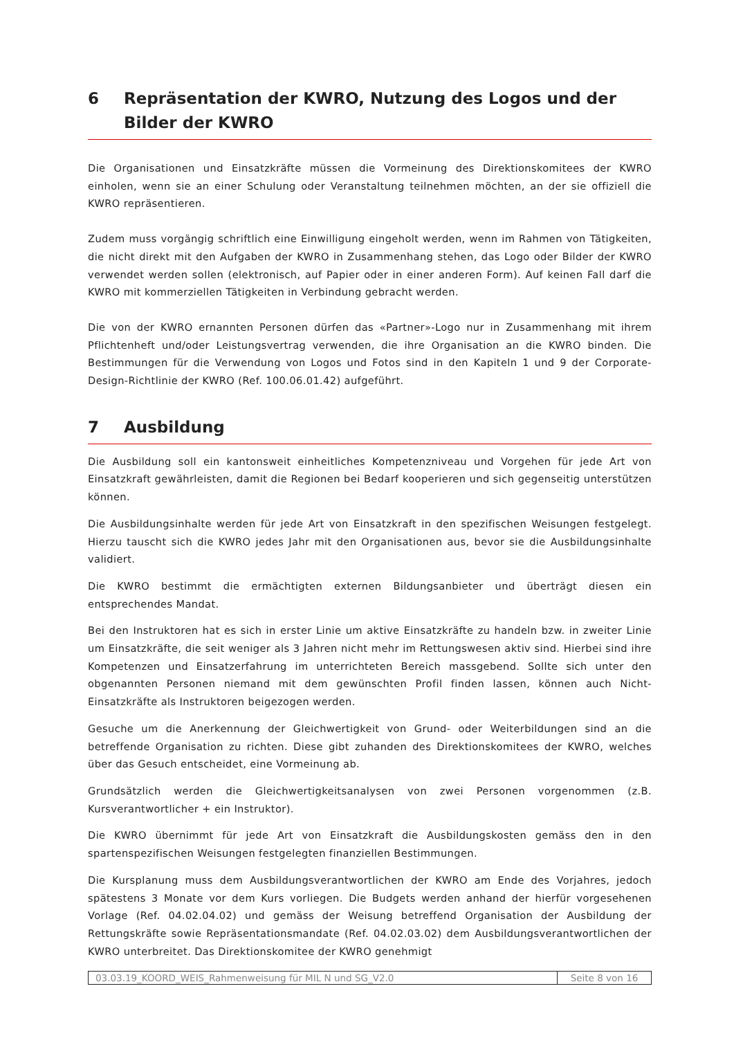6 Repräsentation der KWRO, Nutzung des Logos und der Bilder der KWRO
Die Organisationen und Einsatzkräfte müssen die Vormeinung des Direktionskomitees der KWRO einholen, wenn sie an einer Schulung oder Veranstaltung teilnehmen möchten, an der sie offiziell die KWRO repräsentieren.
Zudem muss vorgängig schriftlich eine Einwilligung eingeholt werden, wenn im Rahmen von Tätigkeiten, die nicht direkt mit den Aufgaben der KWRO in Zusammenhang stehen, das Logo oder Bilder der KWRO verwendet werden sollen (elektronisch, auf Papier oder in einer anderen Form). Auf keinen Fall darf die KWRO mit kommerziellen Tätigkeiten in Verbindung gebracht werden.
Die von der KWRO ernannten Personen dürfen das «Partner»-Logo nur in Zusammenhang mit ihrem Pflichtenheft und/oder Leistungsvertrag verwenden, die ihre Organisation an die KWRO binden. Die Bestimmungen für die Verwendung von Logos und Fotos sind in den Kapiteln 1 und 9 der Corporate-Design-Richtlinie der KWRO (Ref. 100.06.01.42) aufgeführt.
7 Ausbildung
Die Ausbildung soll ein kantonsweit einheitliches Kompetenzniveau und Vorgehen für jede Art von Einsatzkraft gewährleisten, damit die Regionen bei Bedarf kooperieren und sich gegenseitig unterstützen können.
Die Ausbildungsinhalte werden für jede Art von Einsatzkraft in den spezifischen Weisungen festgelegt. Hierzu tauscht sich die KWRO jedes Jahr mit den Organisationen aus, bevor sie die Ausbildungsinhalte validiert.
Die KWRO bestimmt die ermächtigten externen Bildungsanbieter und überträgt diesen ein entsprechendes Mandat.
Bei den Instruktoren hat es sich in erster Linie um aktive Einsatzkräfte zu handeln bzw. in zweiter Linie um Einsatzkräfte, die seit weniger als 3 Jahren nicht mehr im Rettungswesen aktiv sind. Hierbei sind ihre Kompetenzen und Einsatzerfahrung im unterrichteten Bereich massgebend. Sollte sich unter den obgenannten Personen niemand mit dem gewünschten Profil finden lassen, können auch Nicht-Einsatzkräfte als Instruktoren beigezogen werden.
Gesuche um die Anerkennung der Gleichwertigkeit von Grund- oder Weiterbildungen sind an die betreffende Organisation zu richten. Diese gibt zuhanden des Direktionskomitees der KWRO, welches über das Gesuch entscheidet, eine Vormeinung ab.
Grundsätzlich werden die Gleichwertigkeitsanalysen von zwei Personen vorgenommen (z.B. Kursverantwortlicher + ein Instruktor).
Die KWRO übernimmt für jede Art von Einsatzkraft die Ausbildungskosten gemäss den in den spartenspezifischen Weisungen festgelegten finanziellen Bestimmungen.
Die Kursplanung muss dem Ausbildungsverantwortlichen der KWRO am Ende des Vorjahres, jedoch spätestens 3 Monate vor dem Kurs vorliegen. Die Budgets werden anhand der hierfür vorgesehenen Vorlage (Ref. 04.02.04.02) und gemäss der Weisung betreffend Organisation der Ausbildung der Rettungskräfte sowie Repräsentationsmandate (Ref. 04.02.03.02) dem Ausbildungsverantwortlichen der KWRO unterbreitet. Das Direktionskomitee der KWRO genehmigt
| 03.03.19_KOORD_WEIS_Rahmenweisung für MIL N und SG_V2.0 | Seite 8 von 16 |